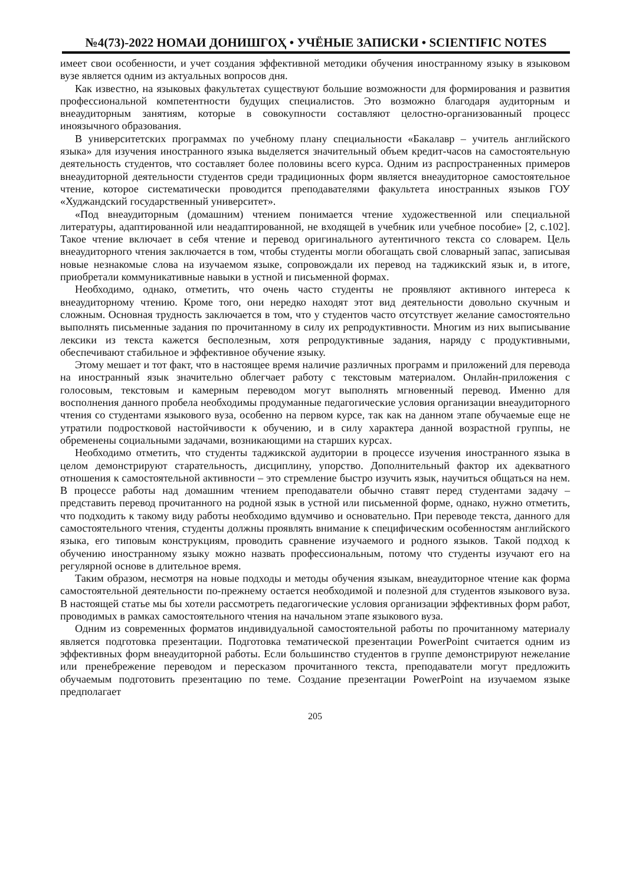№4(73)-2022 НОМАИ ДОНИШГОҲ • УЧЁНЫЕ ЗАПИСКИ • SCIENTIFIC NOTES
имеет свои особенности, и учет создания эффективной методики обучения иностранному языку в языковом вузе является одним из актуальных вопросов дня.
Как известно, на языковых факультетах существуют большие возможности для формирования и развития профессиональной компетентности будущих специалистов. Это возможно благодаря аудиторным и внеаудиторным занятиям, которые в совокупности составляют целостно-организованный процесс иноязычного образования.
В университетских программах по учебному плану специальности «Бакалавр – учитель английского языка» для изучения иностранного языка выделяется значительный объем кредит-часов на самостоятельную деятельность студентов, что составляет более половины всего курса. Одним из распространенных примеров внеаудиторной деятельности студентов среди традиционных форм является внеаудиторное самостоятельное чтение, которое систематически проводится преподавателями факультета иностранных языков ГОУ «Худжандский государственный университет».
«Под внеаудиторным (домашним) чтением понимается чтение художественной или специальной литературы, адаптированной или неадаптированной, не входящей в учебник или учебное пособие» [2, с.102]. Такое чтение включает в себя чтение и перевод оригинального аутентичного текста со словарем. Цель внеаудиторного чтения заключается в том, чтобы студенты могли обогащать свой словарный запас, записывая новые незнакомые слова на изучаемом языке, сопровождали их перевод на таджикский язык и, в итоге, приобретали коммуникативные навыки в устной и письменной формах.
Необходимо, однако, отметить, что очень часто студенты не проявляют активного интереса к внеаудиторному чтению. Кроме того, они нередко находят этот вид деятельности довольно скучным и сложным. Основная трудность заключается в том, что у студентов часто отсутствует желание самостоятельно выполнять письменные задания по прочитанному в силу их репродуктивности. Многим из них выписывание лексики из текста кажется бесполезным, хотя репродуктивные задания, наряду с продуктивными, обеспечивают стабильное и эффективное обучение языку.
Этому мешает и тот факт, что в настоящее время наличие различных программ и приложений для перевода на иностранный язык значительно облегчает работу с текстовым материалом. Онлайн-приложения с голосовым, текстовым и камерным переводом могут выполнять мгновенный перевод. Именно для восполнения данного пробела необходимы продуманные педагогические условия организации внеаудиторного чтения со студентами языкового вуза, особенно на первом курсе, так как на данном этапе обучаемые еще не утратили подростковой настойчивости к обучению, и в силу характера данной возрастной группы, не обременены социальными задачами, возникающими на старших курсах.
Необходимо отметить, что студенты таджикской аудитории в процессе изучения иностранного языка в целом демонстрируют старательность, дисциплину, упорство. Дополнительный фактор их адекватного отношения к самостоятельной активности – это стремление быстро изучить язык, научиться общаться на нем. В процессе работы над домашним чтением преподаватели обычно ставят перед студентами задачу – представить перевод прочитанного на родной язык в устной или письменной форме, однако, нужно отметить, что подходить к такому виду работы необходимо вдумчиво и основательно. При переводе текста, данного для самостоятельного чтения, студенты должны проявлять внимание к специфическим особенностям английского языка, его типовым конструкциям, проводить сравнение изучаемого и родного языков. Такой подход к обучению иностранному языку можно назвать профессиональным, потому что студенты изучают его на регулярной основе в длительное время.
Таким образом, несмотря на новые подходы и методы обучения языкам, внеаудиторное чтение как форма самостоятельной деятельности по-прежнему остается необходимой и полезной для студентов языкового вуза. В настоящей статье мы бы хотели рассмотреть педагогические условия организации эффективных форм работ, проводимых в рамках самостоятельного чтения на начальном этапе языкового вуза.
Одним из современных форматов индивидуальной самостоятельной работы по прочитанному материалу является подготовка презентации. Подготовка тематической презентации PowerPoint считается одним из эффективных форм внеаудиторной работы. Если большинство студентов в группе демонстрируют нежелание или пренебрежение переводом и пересказом прочитанного текста, преподаватели могут предложить обучаемым подготовить презентацию по теме. Создание презентации PowerPoint на изучаемом языке предполагает
205